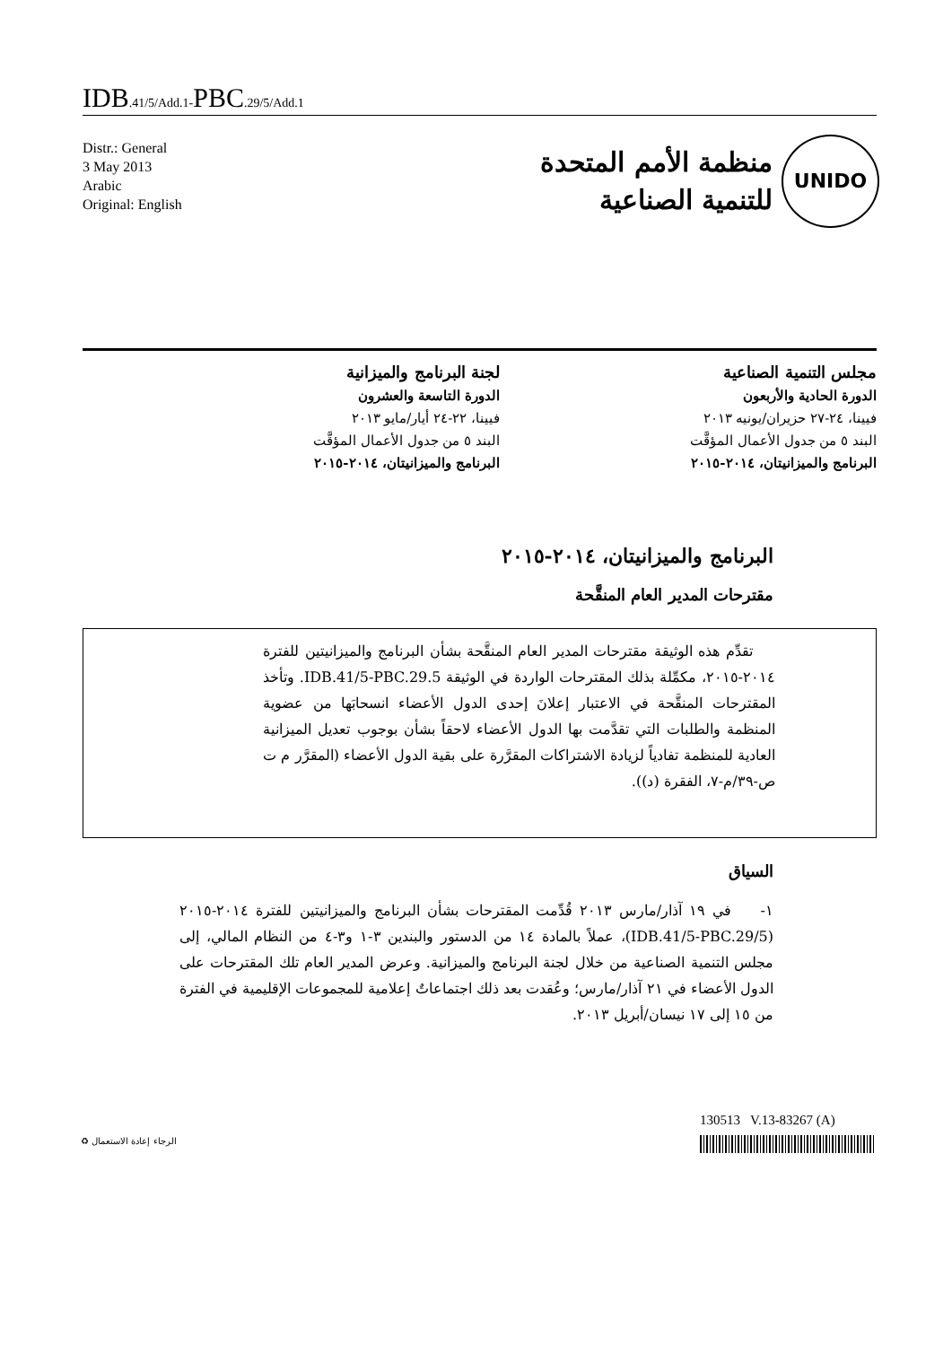IDB.41/5/Add.1-PBC.29/5/Add.1
Distr.: General
3 May 2013
Arabic
Original: English
UNIDO
منظمة الأمم المتحدة
للتنمية الصناعية
مجلس التنمية الصناعية
الدورة الحادية والأربعون
فيينا، ٢٤-٢٧ حزيران/يونيه ٢٠١٣
البند ٥ من جدول الأعمال المؤقَّت
البرنامج والميزانيتان، ٢٠١٤-٢٠١٥
لجنة البرنامج والميزانية
الدورة التاسعة والعشرون
فيينا، ٢٢-٢٤ أيار/مايو ٢٠١٣
البند ٥ من جدول الأعمال المؤقَّت
البرنامج والميزانيتان، ٢٠١٤-٢٠١٥
البرنامج والميزانيتان، ٢٠١٤-٢٠١٥
مقترحات المدير العام المنقَّحة
تقدِّم هذه الوثيقة مقترحات المدير العام المنقَّحة بشأن البرنامج والميزانيتين للفترة ٢٠١٤-٢٠١٥، مكمِّلة بذلك المقترحات الواردة في الوثيقة IDB.41/5-PBC.29.5. وتأخذ المقترحات المنقَّحة في الاعتبار إعلانَ إحدى الدول الأعضاء انسحابَها من عضوية المنظمة والطلبات التي تقدَّمت بها الدول الأعضاء لاحقاً بشأن بوجوب تعديل الميزانية العادية للمنظمة تفادياً لزيادة الاشتراكات المقرَّرة على بقية الدول الأعضاء (المقرَّر م ت ص-٣٩/م-٧، الفقرة (د)).
السياق
١- في ١٩ آذار/مارس ٢٠١٣ قُدِّمت المقترحات بشأن البرنامج والميزانيتين للفترة ٢٠١٤-٢٠١٥ (IDB.41/5-PBC.29/5)، عملاً بالمادة ١٤ من الدستور والبندين ٣-١ و٣-٤ من النظام المالي، إلى مجلس التنمية الصناعية من خلال لجنة البرنامج والميزانية. وعرض المدير العام تلك المقترحات على الدول الأعضاء في ٢١ آذار/مارس؛ وعُقدت بعد ذلك اجتماعاتٌ إعلامية للمجموعات الإقليمية في الفترة من ١٥ إلى ١٧ نيسان/أبريل ٢٠١٣.
130513 V.13-83267 (A)
الرجاء إعادة الاستعمال ♻